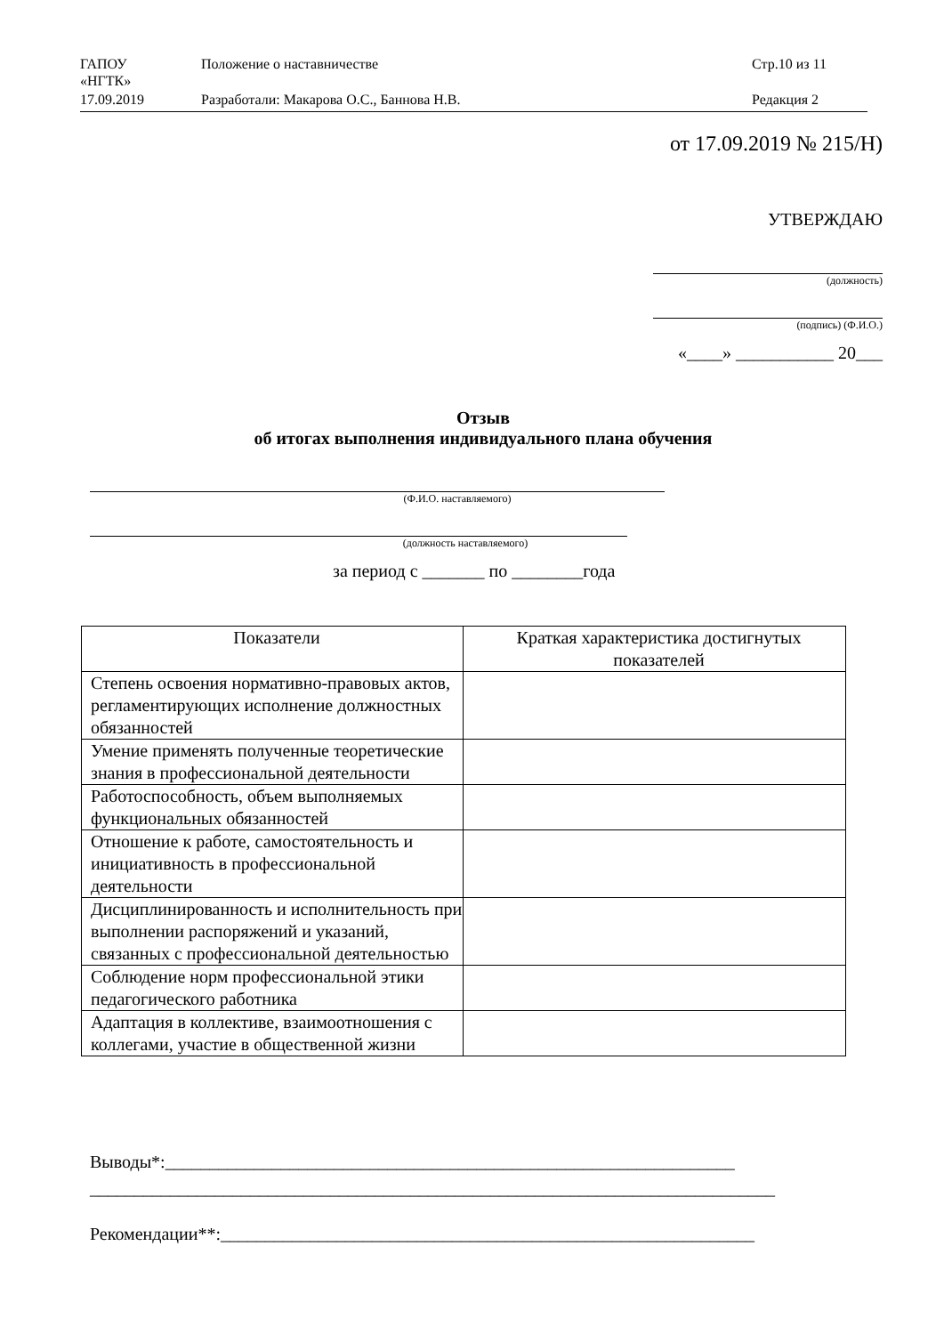| ГАПОУ «НГТК» | Положение о наставничестве | Стр.10 из 11 |
| 17.09.2019 | Разработали: Макарова О.С., Баннова Н.В. | Редакция 2 |
от 17.09.2019 № 215/Н)
УТВЕРЖДАЮ
(должность)
(подпись) (Ф.И.О.)
«____» ___________ 20___
Отзыв
об итогах выполнения индивидуального плана обучения
(Ф.И.О. наставляемого)
(должность наставляемого)
за период с _______ по ________года
| Показатели | Краткая характеристика достигнутых показателей |
| --- | --- |
| Степень освоения нормативно-правовых актов, регламентирующих исполнение должностных обязанностей | |
| Умение применять полученные теоретические знания в профессиональной деятельности | |
| Работоспособность, объем выполняемых функциональных обязанностей | |
| Отношение к работе, самостоятельность и инициативность в профессиональной деятельности | |
| Дисциплинированность и исполнительность при выполнении распоряжений и указаний, связанных с профессиональной деятельностью | |
| Соблюдение норм профессиональной этики педагогического работника | |
| Адаптация в коллективе, взаимоотношения с коллегами, участие в общественной жизни | |
Выводы*:________________________________________________________________
_____________________________________________________________________________
Рекомендации**:____________________________________________________________